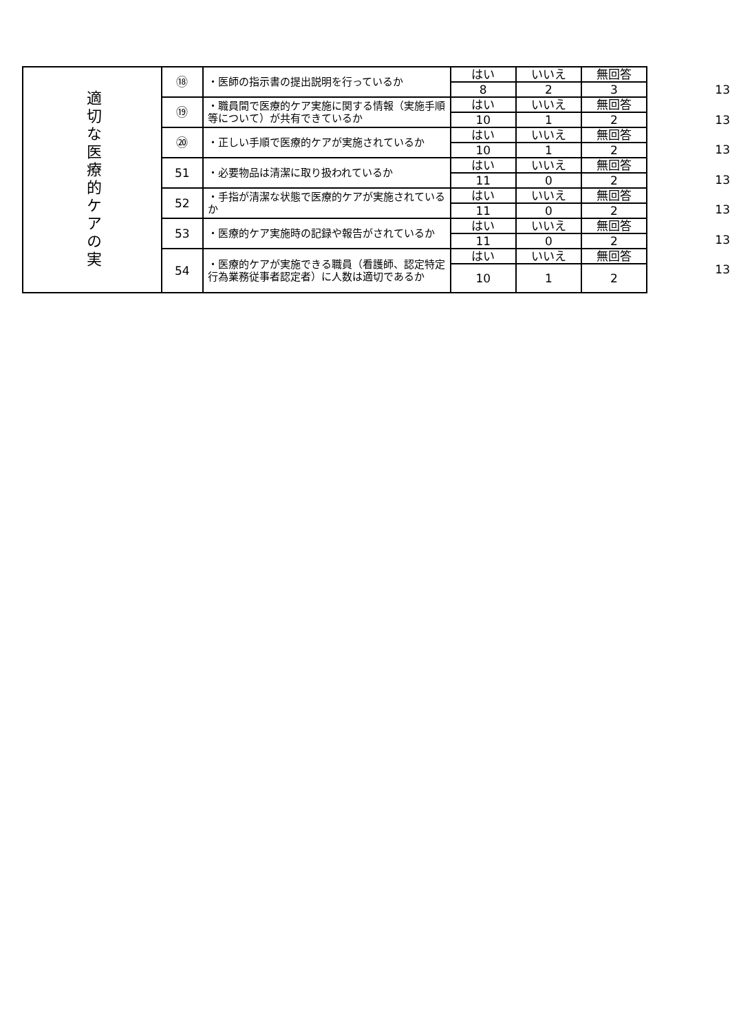| 適切な医療的ケアの実 | ⑱ | ・医師の指示書の提出説明を行っているか | はい | いいえ | 無回答 |
| | | | 8 | 2 | 3 |
| | ⑲ | ・職員間で医療的ケア実施に関する情報（実施手順等について）が共有できているか | はい | いいえ | 無回答 |
| | | | 10 | 1 | 2 |
| | ⑳ | ・正しい手順で医療的ケアが実施されているか | はい | いいえ | 無回答 |
| | | | 10 | 1 | 2 |
| | 51 | ・必要物品は清潔に取り扱われているか | はい | いいえ | 無回答 |
| | | | 11 | 0 | 2 |
| | 52 | ・手指が清潔な状態で医療的ケアが実施されているか | はい | いいえ | 無回答 |
| | | | 11 | 0 | 2 |
| | 53 | ・医療的ケア実施時の記録や報告がされているか | はい | いいえ | 無回答 |
| | | | 11 | 0 | 2 |
| | 54 | ・医療的ケアが実施できる職員（看護師、認定特定行為業務従事者認定者）に人数は適切であるか | はい | いいえ | 無回答 |
| | | | 10 | 1 | 2 |
13
13
13
13
13
13
13